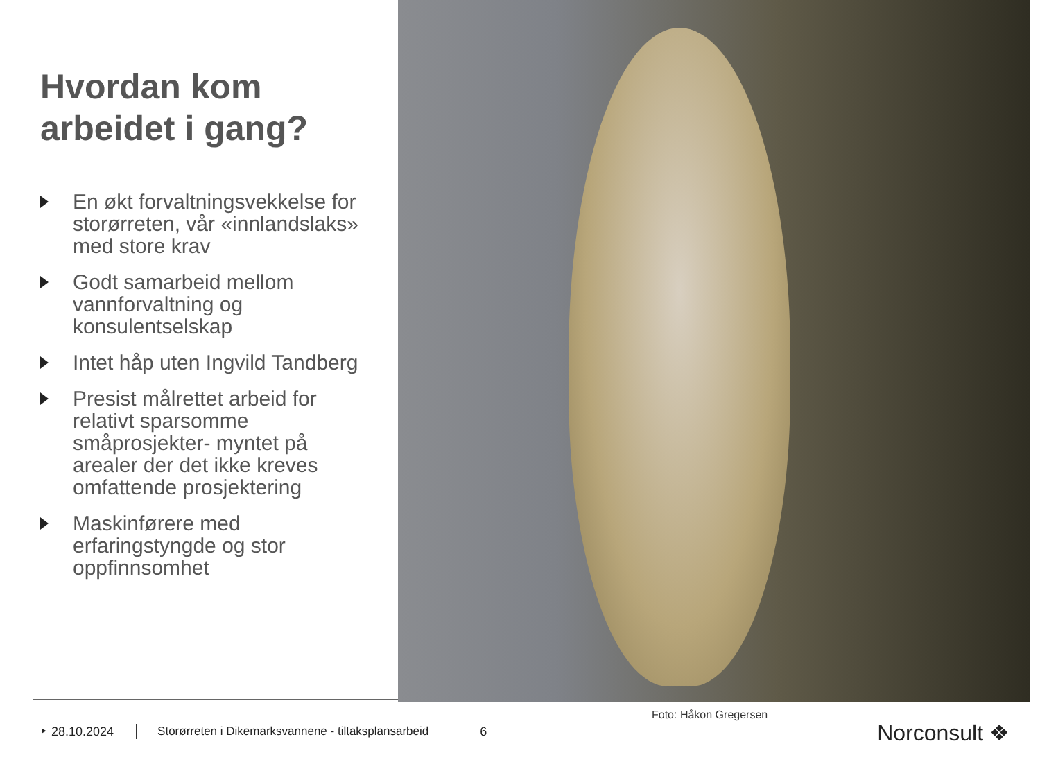Hvordan kom arbeidet i gang?
En økt forvaltningsvekkelse for storørreten, vår «innlandslaks» med store krav
Godt samarbeid mellom vannforvaltning og konsulentselskap
Intet håp uten Ingvild Tandberg
Presist målrettet arbeid for relativt sparsomme småprosjekter- myntet på arealer der det ikke kreves omfattende prosjektering
Maskinførere med erfaringstyngde og stor oppfinnsomhet
Foto: Håkon Gregersen
‣ 28.10.2024 Storørreten i Dikemarksvannene - tiltaksplansarbeid 6
Norconsult ❖